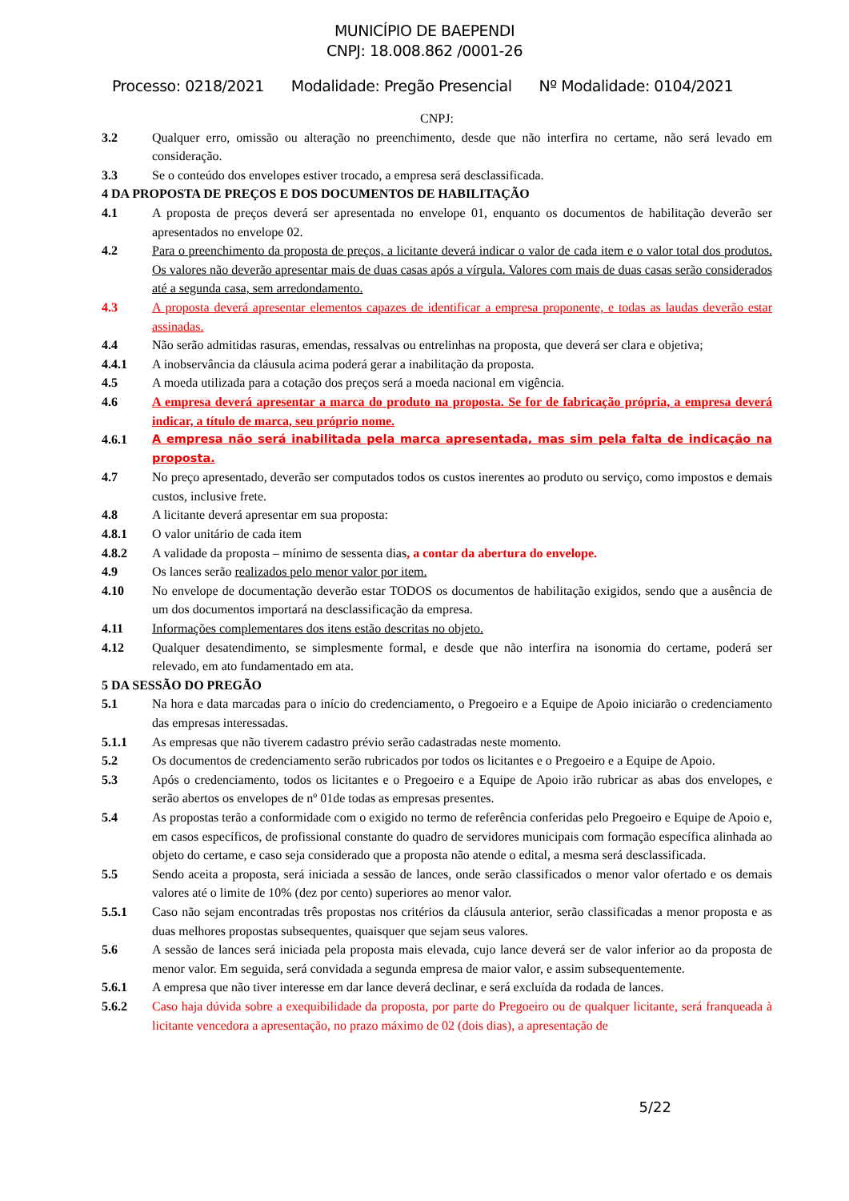MUNICÍPIO DE BAEPENDI
CNPJ: 18.008.862 /0001-26
Processo: 0218/2021 Modalidade: Pregão Presencial Nº Modalidade: 0104/2021
CNPJ:
3.2 Qualquer erro, omissão ou alteração no preenchimento, desde que não interfira no certame, não será levado em consideração.
3.3 Se o conteúdo dos envelopes estiver trocado, a empresa será desclassificada.
4 DA PROPOSTA DE PREÇOS E DOS DOCUMENTOS DE HABILITAÇÃO
4.1 A proposta de preços deverá ser apresentada no envelope 01, enquanto os documentos de habilitação deverão ser apresentados no envelope 02.
4.2 Para o preenchimento da proposta de preços, a licitante deverá indicar o valor de cada item e o valor total dos produtos. Os valores não deverão apresentar mais de duas casas após a vírgula. Valores com mais de duas casas serão considerados até a segunda casa, sem arredondamento.
4.3 A proposta deverá apresentar elementos capazes de identificar a empresa proponente, e todas as laudas deverão estar assinadas.
4.4 Não serão admitidas rasuras, emendas, ressalvas ou entrelinhas na proposta, que deverá ser clara e objetiva;
4.4.1 A inobservância da cláusula acima poderá gerar a inabilitação da proposta.
4.5 A moeda utilizada para a cotação dos preços será a moeda nacional em vigência.
4.6 A empresa deverá apresentar a marca do produto na proposta. Se for de fabricação própria, a empresa deverá indicar, a título de marca, seu próprio nome.
4.6.1 A empresa não será inabilitada pela marca apresentada, mas sim pela falta de indicação na proposta.
4.7 No preço apresentado, deverão ser computados todos os custos inerentes ao produto ou serviço, como impostos e demais custos, inclusive frete.
4.8 A licitante deverá apresentar em sua proposta:
4.8.1 O valor unitário de cada item
4.8.2 A validade da proposta – mínimo de sessenta dias, a contar da abertura do envelope.
4.9 Os lances serão realizados pelo menor valor por item.
4.10 No envelope de documentação deverão estar TODOS os documentos de habilitação exigidos, sendo que a ausência de um dos documentos importará na desclassificação da empresa.
4.11 Informações complementares dos itens estão descritas no objeto.
4.12 Qualquer desatendimento, se simplesmente formal, e desde que não interfira na isonomia do certame, poderá ser relevado, em ato fundamentado em ata.
5 DA SESSÃO DO PREGÃO
5.1 Na hora e data marcadas para o início do credenciamento, o Pregoeiro e a Equipe de Apoio iniciarão o credenciamento das empresas interessadas.
5.1.1 As empresas que não tiverem cadastro prévio serão cadastradas neste momento.
5.2 Os documentos de credenciamento serão rubricados por todos os licitantes e o Pregoeiro e a Equipe de Apoio.
5.3 Após o credenciamento, todos os licitantes e o Pregoeiro e a Equipe de Apoio irão rubricar as abas dos envelopes, e serão abertos os envelopes de nº 01de todas as empresas presentes.
5.4 As propostas terão a conformidade com o exigido no termo de referência conferidas pelo Pregoeiro e Equipe de Apoio e, em casos específicos, de profissional constante do quadro de servidores municipais com formação específica alinhada ao objeto do certame, e caso seja considerado que a proposta não atende o edital, a mesma será desclassificada.
5.5 Sendo aceita a proposta, será iniciada a sessão de lances, onde serão classificados o menor valor ofertado e os demais valores até o limite de 10% (dez por cento) superiores ao menor valor.
5.5.1 Caso não sejam encontradas três propostas nos critérios da cláusula anterior, serão classificadas a menor proposta e as duas melhores propostas subsequentes, quaisquer que sejam seus valores.
5.6 A sessão de lances será iniciada pela proposta mais elevada, cujo lance deverá ser de valor inferior ao da proposta de menor valor. Em seguida, será convidada a segunda empresa de maior valor, e assim subsequentemente.
5.6.1 A empresa que não tiver interesse em dar lance deverá declinar, e será excluída da rodada de lances.
5.6.2 Caso haja dúvida sobre a exequibilidade da proposta, por parte do Pregoeiro ou de qualquer licitante, será franqueada à licitante vencedora a apresentação, no prazo máximo de 02 (dois dias), a apresentação de
5/22